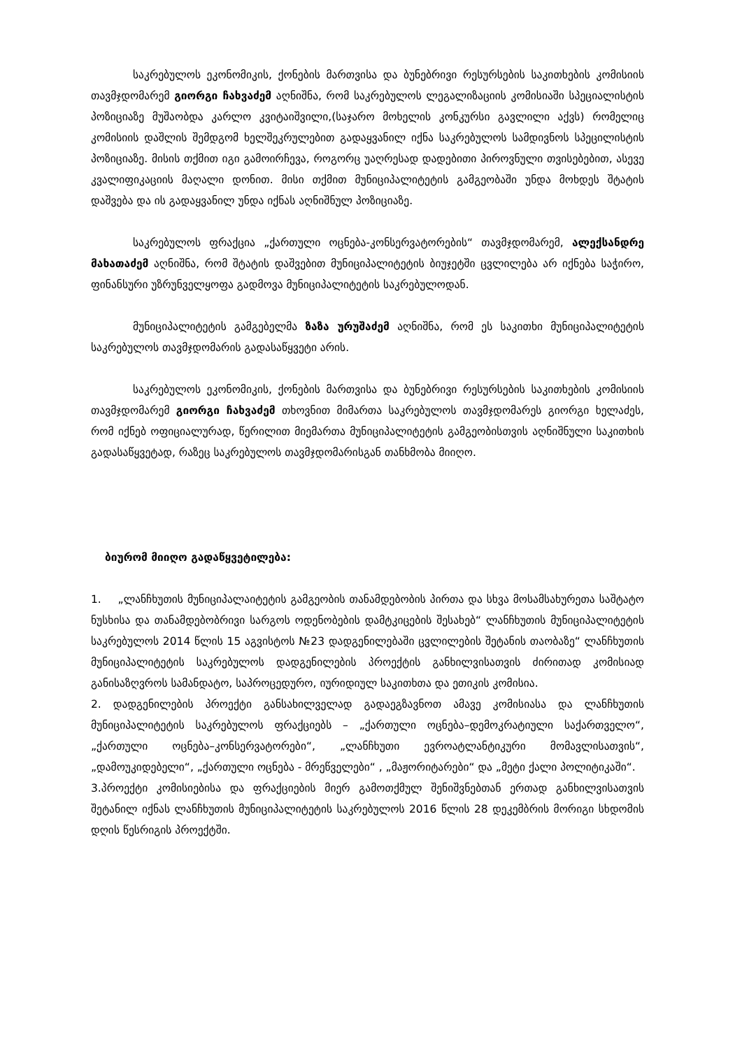საკრებულოს ეკონომიკის, ქონების მართვისა და ბუნებრივი რესურსების საკითხების კომისიის თავმჯდომარემ გიორგი ჩახვაძემ აღნიშნა, რომ საკრებულოს ლეგალიზაციის კომისიაში სპეციალისტის პოზიციაზე მუშაობდა კარლო კვიტაიშვილი,(საჯარო მოხელის კონკურსი გავლილი აქვს) რომელიც კომისიის დაშლის შემდგომ ხელშეკრულებით გადაყვანილ იქნა საკრებულოს სამდივნოს სპეცილისტის პოზიციაზე. მისის თქმით იგი გამოირჩევა, როგორც უაღრესად დადებითი პიროვნული თვისებებით, ასევე კვალიფიკაციის მაღალი დონით. მისი თქმით მუნიციპალიტეტის გამგეობაში უნდა მოხდეს შტატის დაშვება და ის გადაყვანილ უნდა იქნას აღნიშნულ პოზიციაზე.
საკრებულოს ფრაქცია „ქართული ოცნება-კონსერვატორების“ თავმჯდომარემ, ალექსანდრე მახათაძემ აღნიშნა, რომ შტატის დაშვებით მუნიციპალიტეტის ბიუჯეტში ცვლილება არ იქნება საჭირო, ფინანსური უზრუნველყოფა გადმოვა მუნიციპალიტეტის საკრებულოდან.
მუნიციპალიტეტის გამგებელმა ზაზა ურუშაძემ აღნიშნა, რომ ეს საკითხი მუნიციპალიტეტის საკრებულოს თავმჯდომარის გადასაწყვეტი არის.
საკრებულოს ეკონომიკის, ქონების მართვისა და ბუნებრივი რესურსების საკითხების კომისიის თავმჯდომარემ გიორგი ჩახვაძემ თხოვნით მიმართა საკრებულოს თავმჯდომარეს გიორგი ხელაძეს, რომ იქნებ ოფიციალურად, წერილით მიემართა მუნიციპალიტეტის გამგეობისთვის აღნიშნული საკითხის გადასაწყვეტად, რაზეც საკრებულოს თავმჯდომარისგან თანხმობა მიიღო.
ბიურომ მიიღო გადაწყვეტილება:
1. „ლანჩხუთის მუნიციპალაიტეტის გამგეობის თანამდებობის პირთა და სხვა მოსამსახურეთა საშტატო ნუსხისა და თანამდებობრივი სარგოს ოდენობების დამტკიცების შესახებ“ ლანჩხუთის მუნიციპალიტეტის საკრებულოს 2014 წლის 15 აგვისტოს №23 დადგენილებაში ცვლილების შეტანის თაობაზე“ ლანჩხუთის მუნიციპალიტეტის საკრებულოს დადგენილების პროექტის განხილვისათვის ძირითად კომისიად განისაზღვროს სამანდატო, საპროცედურო, იურიდიულ საკითხთა და ეთიკის კომისია.
2. დადგენილების პროექტი განსახილველად გადაეგზავნოთ ამავე კომისიასა და ლანჩხუთის მუნიციპალიტეტის საკრებულოს ფრაქციებს – „ქართული ოცნება–დემოკრატიული საქართველო“, „ქართული ოცნება–კონსერვატორები“, „ლანჩხუთი ევროატლანტიკური მომავლისათვის“, „დამოუკიდებელი“, „ქართული ოცნება - მრეწველები“ , „მაჟორიტარები“ და „მეტი ქალი პოლიტიკაში“.
3.პროექტი კომისიებისა და ფრაქციების მიერ გამოთქმულ შენიშვნებთან ერთად განხილვისათვის შეტანილ იქნას ლანჩხუთის მუნიციპალიტეტის საკრებულოს 2016 წლის 28 დეკემბრის მორიგი სხდომის დღის წესრიგის პროექტში.